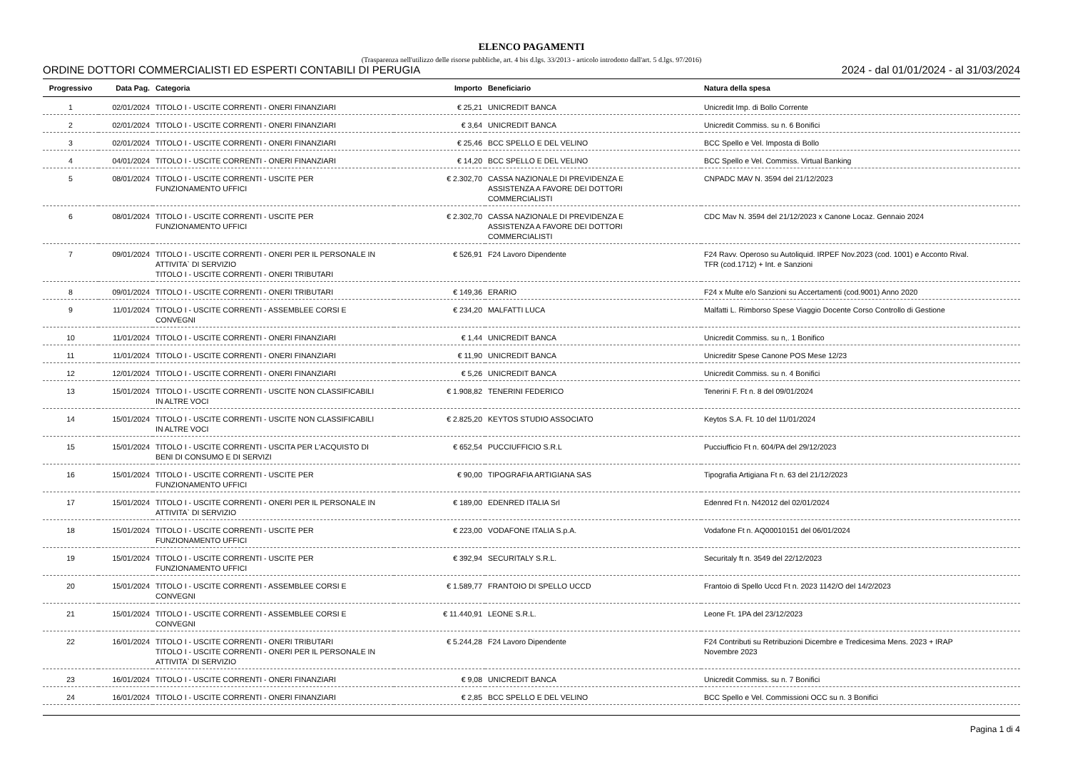ELENCO PAGAMENTI
(Trasparenza nell'utilizzo delle risorse pubbliche, art. 4 bis d.lgs. 33/2013 - articolo introdotto dall'art. 5 d.lgs. 97/2016)
ORDINE DOTTORI COMMERCIALISTI ED ESPERTI CONTABILI DI PERUGIA 2024 - dal 01/01/2024 - al 31/03/2024
| Progressivo | Data Pag. | Categoria | Importo | Beneficiario | Natura della spesa |
| --- | --- | --- | --- | --- | --- |
| 1 | 02/01/2024 | TITOLO I - USCITE CORRENTI - ONERI FINANZIARI | € 25,21 | UNICREDIT BANCA | Unicredit Imp. di Bollo Corrente |
| 2 | 02/01/2024 | TITOLO I - USCITE CORRENTI - ONERI FINANZIARI | € 3,64 | UNICREDIT BANCA | Unicredit Commiss. su n. 6 Bonifici |
| 3 | 02/01/2024 | TITOLO I - USCITE CORRENTI - ONERI FINANZIARI | € 25,46 | BCC SPELLO E DEL VELINO | BCC Spello e Vel. Imposta di Bollo |
| 4 | 04/01/2024 | TITOLO I - USCITE CORRENTI - ONERI FINANZIARI | € 14,20 | BCC SPELLO E DEL VELINO | BCC Spello e Vel. Commiss. Virtual Banking |
| 5 | 08/01/2024 | TITOLO I - USCITE CORRENTI - USCITE PER FUNZIONAMENTO UFFICI | € 2.302,70 | CASSA NAZIONALE DI PREVIDENZA E ASSISTENZA A FAVORE DEI DOTTORI COMMERCIALISTI | CNPADC MAV N. 3594 del 21/12/2023 |
| 6 | 08/01/2024 | TITOLO I - USCITE CORRENTI - USCITE PER FUNZIONAMENTO UFFICI | € 2.302,70 | CASSA NAZIONALE DI PREVIDENZA E ASSISTENZA A FAVORE DEI DOTTORI COMMERCIALISTI | CDC Mav N. 3594 del 21/12/2023 x Canone Locaz. Gennaio 2024 |
| 7 | 09/01/2024 | TITOLO I - USCITE CORRENTI - ONERI PER IL PERSONALE IN ATTIVITA` DI SERVIZIO TITOLO I - USCITE CORRENTI - ONERI TRIBUTARI | € 526,91 | F24 Lavoro Dipendente | F24 Ravv. Operoso su Autoliquid. IRPEF Nov.2023 (cod. 1001) e Acconto Rival. TFR (cod.1712) + Int. e Sanzioni |
| 8 | 09/01/2024 | TITOLO I - USCITE CORRENTI - ONERI TRIBUTARI | € 149,36 | ERARIO | F24 x Multe e/o Sanzioni su Accertamenti (cod.9001) Anno 2020 |
| 9 | 11/01/2024 | TITOLO I - USCITE CORRENTI - ASSEMBLEE CORSI E CONVEGNI | € 234,20 | MALFATTI LUCA | Malfatti L. Rimborso Spese Viaggio Docente Corso Controllo di Gestione |
| 10 | 11/01/2024 | TITOLO I - USCITE CORRENTI - ONERI FINANZIARI | € 1,44 | UNICREDIT BANCA | Unicredit Commiss. su n,. 1 Bonifico |
| 11 | 11/01/2024 | TITOLO I - USCITE CORRENTI - ONERI FINANZIARI | € 11,90 | UNICREDIT BANCA | Unicreditr Spese Canone POS Mese 12/23 |
| 12 | 12/01/2024 | TITOLO I - USCITE CORRENTI - ONERI FINANZIARI | € 5,26 | UNICREDIT BANCA | Unicredit Commiss. su n. 4 Bonifici |
| 13 | 15/01/2024 | TITOLO I - USCITE CORRENTI - USCITE NON CLASSIFICABILI IN ALTRE VOCI | € 1.908,82 | TENERINI FEDERICO | Tenerini F. Ft n. 8 del 09/01/2024 |
| 14 | 15/01/2024 | TITOLO I - USCITE CORRENTI - USCITE NON CLASSIFICABILI IN ALTRE VOCI | € 2.825,20 | KEYTOS STUDIO ASSOCIATO | Keytos S.A. Ft. 10 del 11/01/2024 |
| 15 | 15/01/2024 | TITOLO I - USCITE CORRENTI - USCITA PER L'ACQUISTO DI BENI DI CONSUMO E DI SERVIZI | € 652,54 | PUCCIUFFICIO S.R.L | Pucciufficio Ft n. 604/PA del 29/12/2023 |
| 16 | 15/01/2024 | TITOLO I - USCITE CORRENTI - USCITE PER FUNZIONAMENTO UFFICI | € 90,00 | TIPOGRAFIA ARTIGIANA SAS | Tipografia Artigiana Ft n. 63 del 21/12/2023 |
| 17 | 15/01/2024 | TITOLO I - USCITE CORRENTI - ONERI PER IL PERSONALE IN ATTIVITA` DI SERVIZIO | € 189,00 | EDENRED ITALIA Srl | Edenred Ft n. N42012 del 02/01/2024 |
| 18 | 15/01/2024 | TITOLO I - USCITE CORRENTI - USCITE PER FUNZIONAMENTO UFFICI | € 223,00 | VODAFONE ITALIA S.p.A. | Vodafone Ft n. AQ00010151 del 06/01/2024 |
| 19 | 15/01/2024 | TITOLO I - USCITE CORRENTI - USCITE PER FUNZIONAMENTO UFFICI | € 392,94 | SECURITALY S.R.L. | Securitaly ft n. 3549 del 22/12/2023 |
| 20 | 15/01/2024 | TITOLO I - USCITE CORRENTI - ASSEMBLEE CORSI E CONVEGNI | € 1.589,77 | FRANTOIO DI SPELLO UCCD | Frantoio di Spello Uccd Ft n. 2023 1142/O del 14/2/2023 |
| 21 | 15/01/2024 | TITOLO I - USCITE CORRENTI - ASSEMBLEE CORSI E CONVEGNI | € 11.440,91 | LEONE S.R.L. | Leone Ft. 1PA del 23/12/2023 |
| 22 | 16/01/2024 | TITOLO I - USCITE CORRENTI - ONERI TRIBUTARI TITOLO I - USCITE CORRENTI - ONERI PER IL PERSONALE IN ATTIVITA` DI SERVIZIO | € 5.244,28 | F24 Lavoro Dipendente | F24 Contributi su Retribuzioni Dicembre e Tredicesima Mens. 2023 + IRAP Novembre 2023 |
| 23 | 16/01/2024 | TITOLO I - USCITE CORRENTI - ONERI FINANZIARI | € 9,08 | UNICREDIT BANCA | Unicredit Commiss. su n. 7 Bonifici |
| 24 | 16/01/2024 | TITOLO I - USCITE CORRENTI - ONERI FINANZIARI | € 2,85 | BCC SPELLO E DEL VELINO | BCC Spello e Vel. Commissioni OCC su n. 3 Bonifici |
Pagina 1 di 4